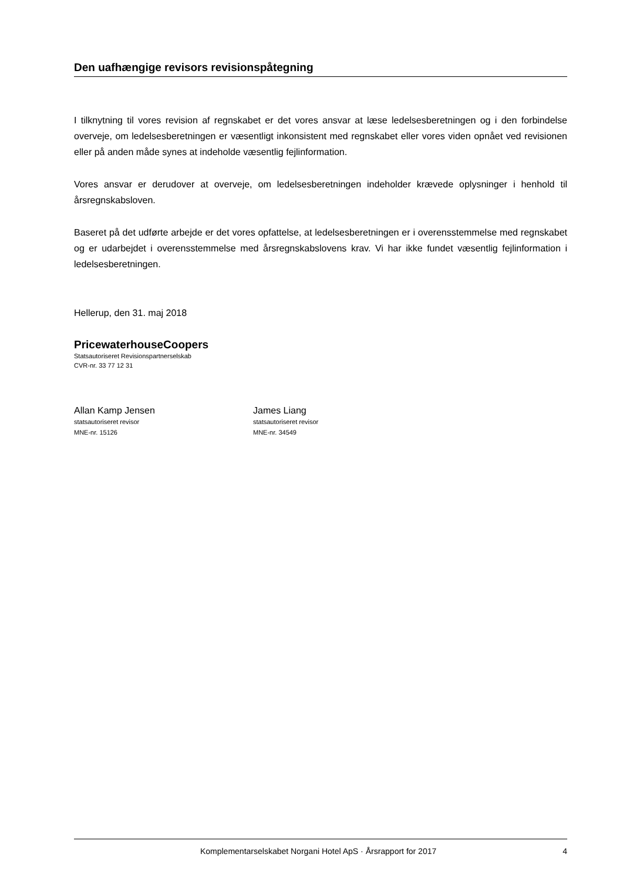Den uafhængige revisors revisionspåtegning
I tilknytning til vores revision af regnskabet er det vores ansvar at læse ledelsesberetningen og i den forbindelse overveje, om ledelsesberetningen er væsentligt inkonsistent med regnskabet eller vores viden opnået ved revisionen eller på anden måde synes at indeholde væsentlig fejlinformation.
Vores ansvar er derudover at overveje, om ledelsesberetningen indeholder krævede oplysninger i henhold til årsregnskabsloven.
Baseret på det udførte arbejde er det vores opfattelse, at ledelsesberetningen er i overensstemmelse med regnskabet og er udarbejdet i overensstemmelse med årsregnskabslovens krav. Vi har ikke fundet væsentlig fejlinformation i ledelsesberetningen.
Hellerup, den 31. maj 2018
PricewaterhouseCoopers
Statsautoriseret Revisionspartnerselskab
CVR-nr. 33 77 12 31
Allan Kamp Jensen
statsautoriseret revisor
MNE-nr. 15126
James Liang
statsautoriseret revisor
MNE-nr. 34549
Komplementarselskabet Norgani Hotel ApS · Årsrapport for 2017 4